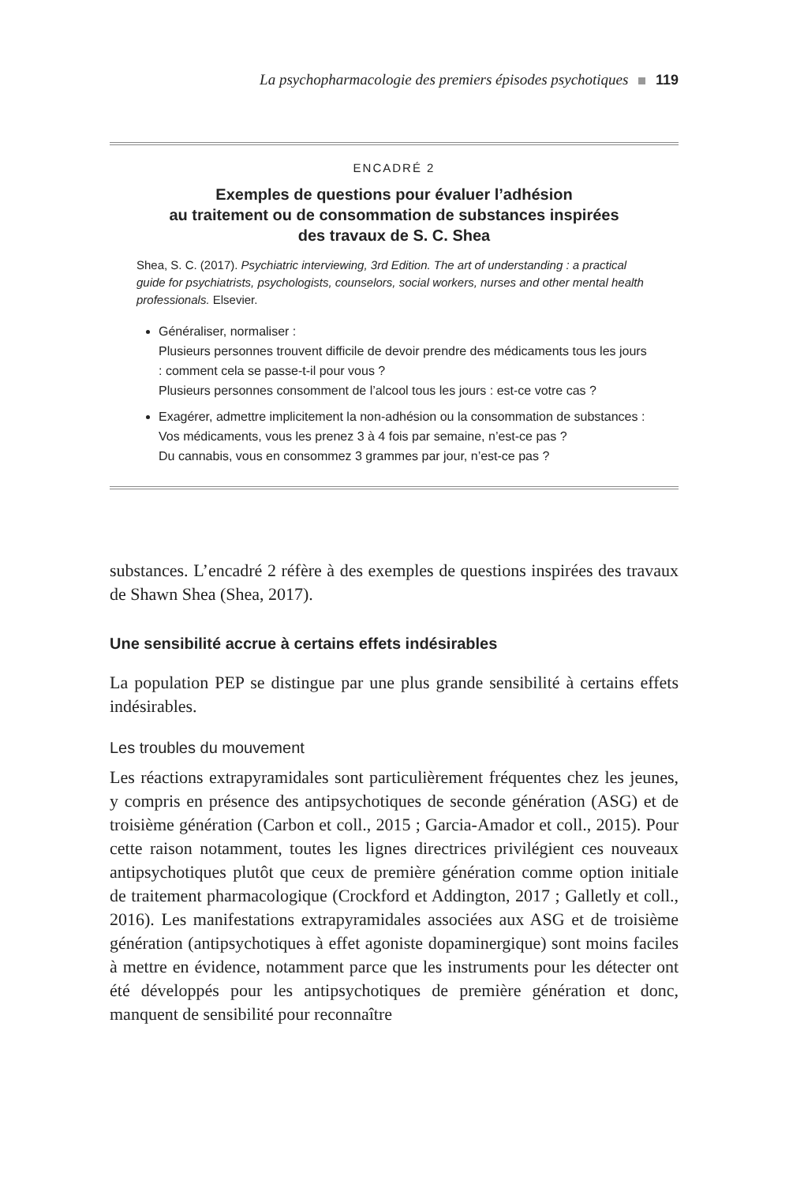La psychopharmacologie des premiers épisodes psychotiques 119
ENCADRÉ 2
Exemples de questions pour évaluer l’adhésion
au traitement ou de consommation de substances inspirées
des travaux de S. C. Shea
Shea, S. C. (2017). Psychiatric interviewing, 3rd Edition. The art of understanding : a practical guide for psychiatrists, psychologists, counselors, social workers, nurses and other mental health professionals. Elsevier.
Généraliser, normaliser :
Plusieurs personnes trouvent difficile de devoir prendre des médicaments tous les jours : comment cela se passe-t-il pour vous ?
Plusieurs personnes consomment de l’alcool tous les jours : est-ce votre cas ?
Exagérer, admettre implicitement la non-adhésion ou la consommation de substances :
Vos médicaments, vous les prenez 3 à 4 fois par semaine, n’est-ce pas ?
Du cannabis, vous en consommez 3 grammes par jour, n’est-ce pas ?
substances. L’encadré 2 réfère à des exemples de questions inspirées des travaux de Shawn Shea (Shea, 2017).
Une sensibilité accrue à certains effets indésirables
La population PEP se distingue par une plus grande sensibilité à certains effets indésirables.
Les troubles du mouvement
Les réactions extrapyramidales sont particulièrement fréquentes chez les jeunes, y compris en présence des antipsychotiques de seconde génération (ASG) et de troisième génération (Carbon et coll., 2015 ; Garcia-Amador et coll., 2015). Pour cette raison notamment, toutes les lignes directrices privilégient ces nouveaux antipsychotiques plutôt que ceux de première génération comme option initiale de traitement pharmacologique (Crockford et Addington, 2017 ; Galletly et coll., 2016). Les manifestations extrapyramidales associées aux ASG et de troisième génération (antipsychotiques à effet agoniste dopaminergique) sont moins faciles à mettre en évidence, notamment parce que les instruments pour les détecter ont été développés pour les antipsychotiques de première génération et donc, manquent de sensibilité pour reconnaître